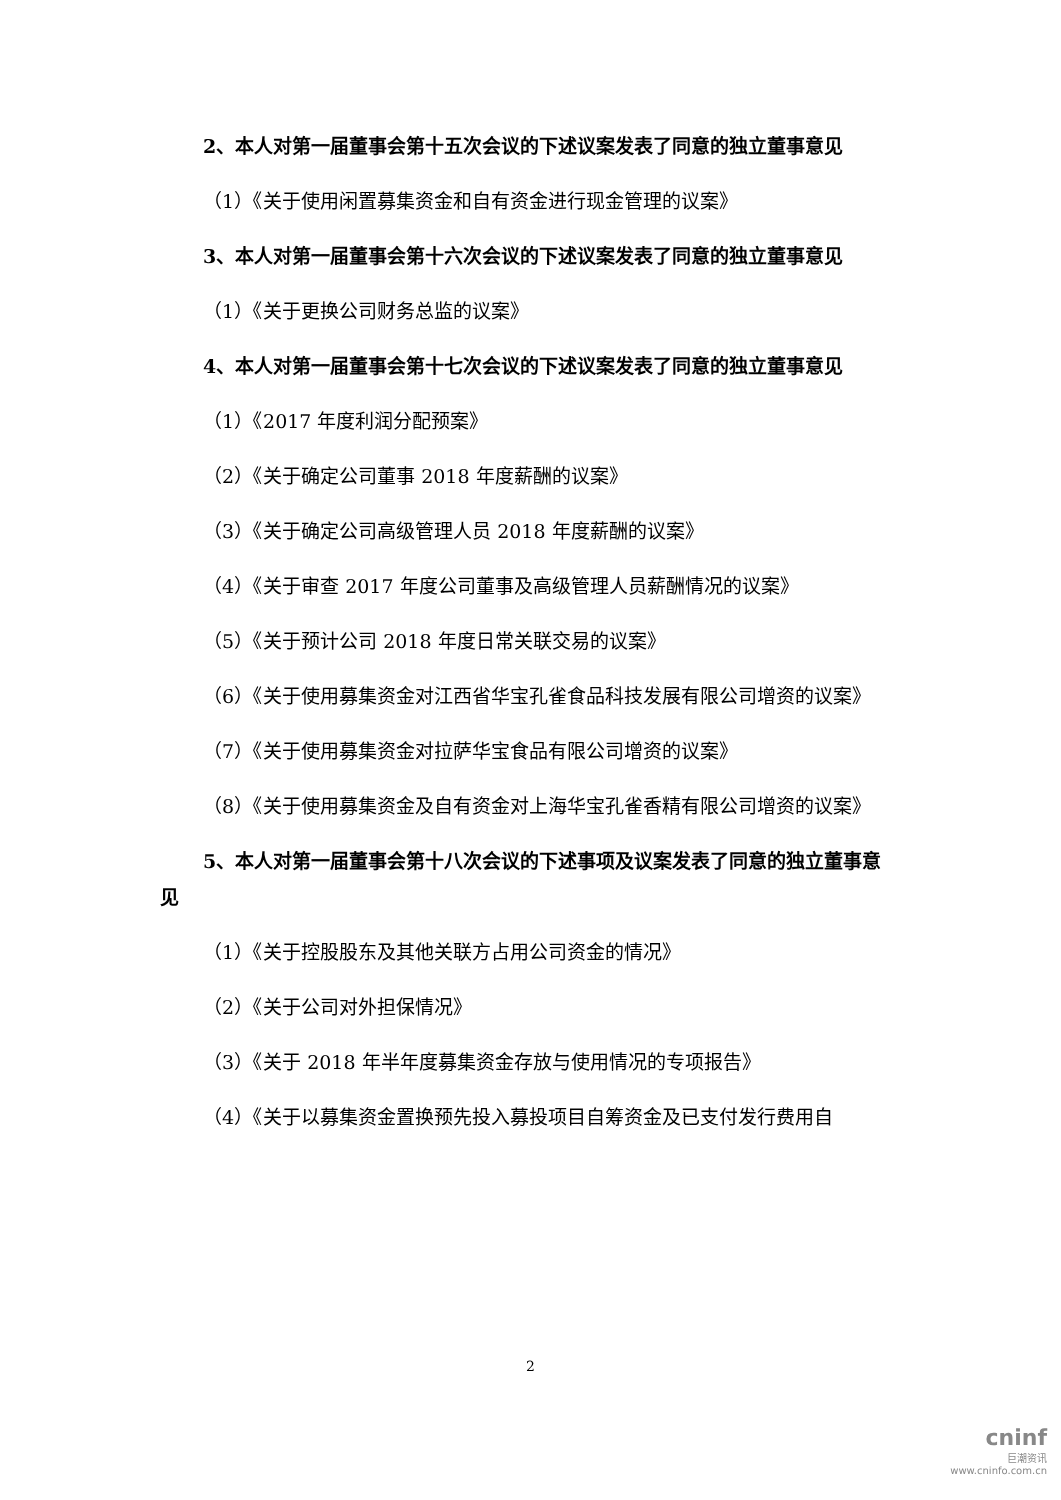2、本人对第一届董事会第十五次会议的下述议案发表了同意的独立董事意见
（1）《关于使用闲置募集资金和自有资金进行现金管理的议案》
3、本人对第一届董事会第十六次会议的下述议案发表了同意的独立董事意见
（1）《关于更换公司财务总监的议案》
4、本人对第一届董事会第十七次会议的下述议案发表了同意的独立董事意见
（1）《2017 年度利润分配预案》
（2）《关于确定公司董事 2018 年度薪酬的议案》
（3）《关于确定公司高级管理人员 2018 年度薪酬的议案》
（4）《关于审查 2017 年度公司董事及高级管理人员薪酬情况的议案》
（5）《关于预计公司 2018 年度日常关联交易的议案》
（6）《关于使用募集资金对江西省华宝孔雀食品科技发展有限公司增资的议案》
（7）《关于使用募集资金对拉萨华宝食品有限公司增资的议案》
（8）《关于使用募集资金及自有资金对上海华宝孔雀香精有限公司增资的议案》
5、本人对第一届董事会第十八次会议的下述事项及议案发表了同意的独立董事意见
（1）《关于控股股东及其他关联方占用公司资金的情况》
（2）《关于公司对外担保情况》
（3）《关于 2018 年半年度募集资金存放与使用情况的专项报告》
（4）《关于以募集资金置换预先投入募投项目自筹资金及已支付发行费用自
2
cninf
巨潮资讯
www.cninfo.com.cn